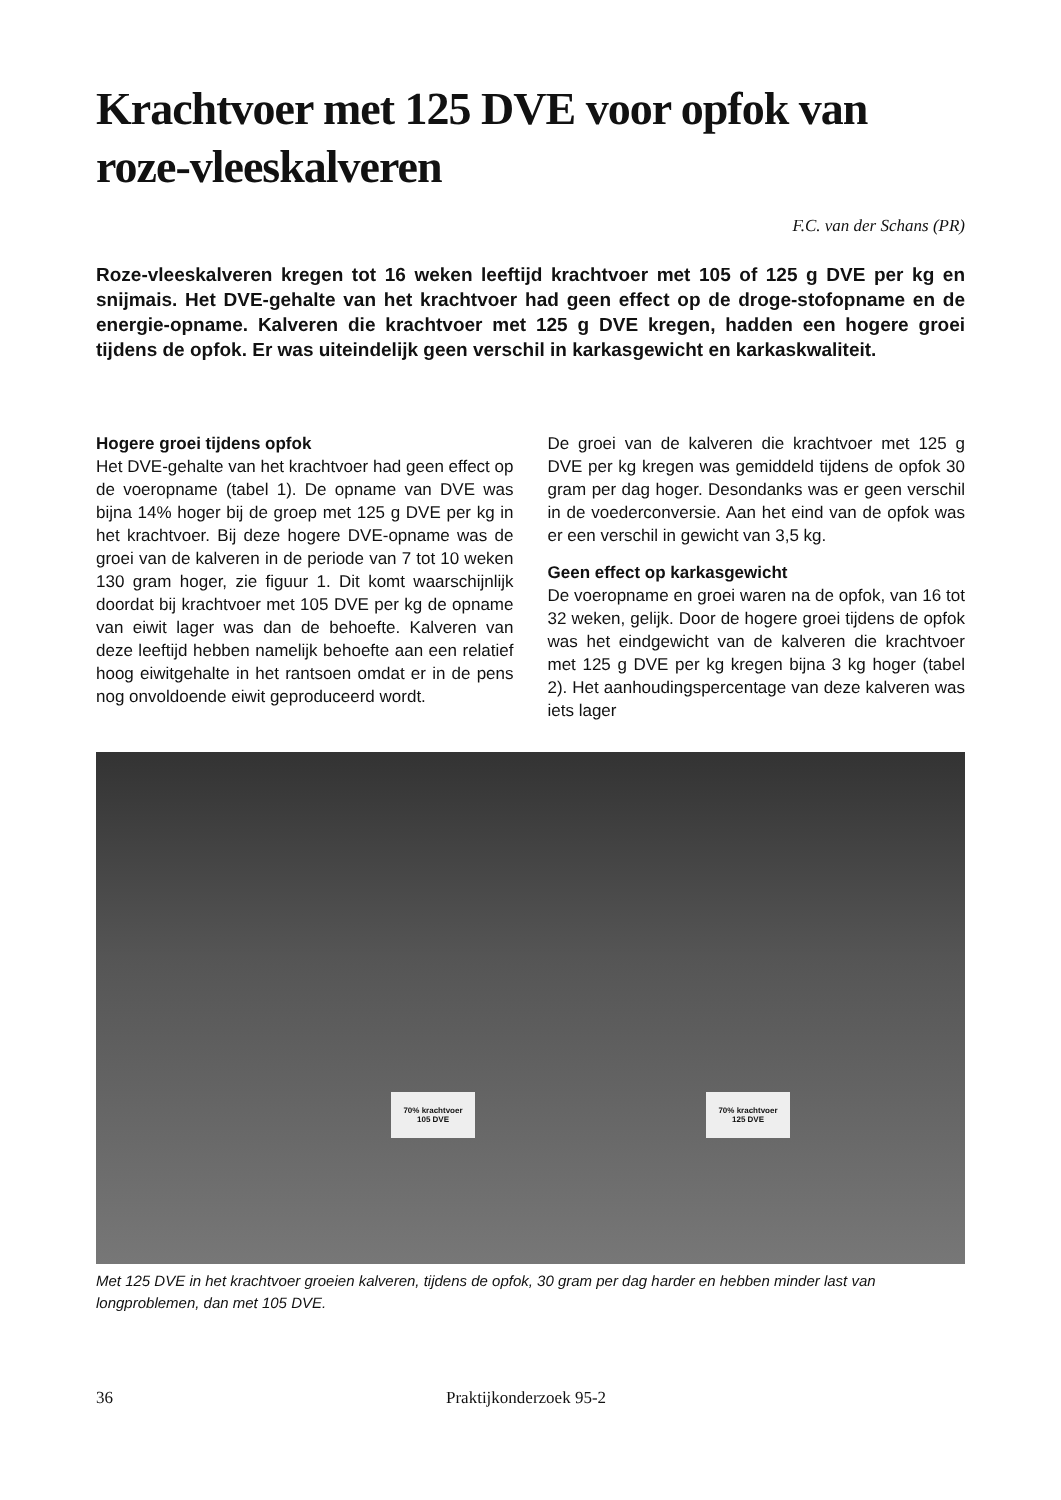Krachtvoer met 125 DVE voor opfok van roze-vleeskalveren
F.C. van der Schans (PR)
Roze-vleeskalveren kregen tot 16 weken leeftijd krachtvoer met 105 of 125 g DVE per kg en snijmais. Het DVE-gehalte van het krachtvoer had geen effect op de droge-stofopname en de energie-opname. Kalveren die krachtvoer met 125 g DVE kregen, hadden een hogere groei tijdens de opfok. Er was uiteindelijk geen verschil in karkasgewicht en karkaskwaliteit.
Hogere groei tijdens opfok
Het DVE-gehalte van het krachtvoer had geen effect op de voeropname (tabel 1). De opname van DVE was bijna 14% hoger bij de groep met 125 g DVE per kg in het krachtvoer. Bij deze hogere DVE-opname was de groei van de kalveren in de periode van 7 tot 10 weken 130 gram hoger, zie figuur 1. Dit komt waarschijnlijk doordat bij krachtvoer met 105 DVE per kg de opname van eiwit lager was dan de behoefte. Kalveren van deze leeftijd hebben namelijk behoefte aan een relatief hoog eiwitgehalte in het rantsoen omdat er in de pens nog onvoldoende eiwit geproduceerd wordt.
De groei van de kalveren die krachtvoer met 125 g DVE per kg kregen was gemiddeld tijdens de opfok 30 gram per dag hoger. Desondanks was er geen verschil in de voederconversie. Aan het eind van de opfok was er een verschil in gewicht van 3,5 kg.
Geen effect op karkasgewicht
De voeropname en groei waren na de opfok, van 16 tot 32 weken, gelijk. Door de hogere groei tijdens de opfok was het eindgewicht van de kalveren die krachtvoer met 125 g DVE per kg kregen bijna 3 kg hoger (tabel 2). Het aanhoudingspercentage van deze kalveren was iets lager
70% krachtvoer
105 DVE
70% krachtvoer
125 DVE
Met 125 DVE in het krachtvoer groeien kalveren, tijdens de opfok, 30 gram per dag harder en hebben minder last van longproblemen, dan met 105 DVE.
36 Praktijkonderzoek 95-2